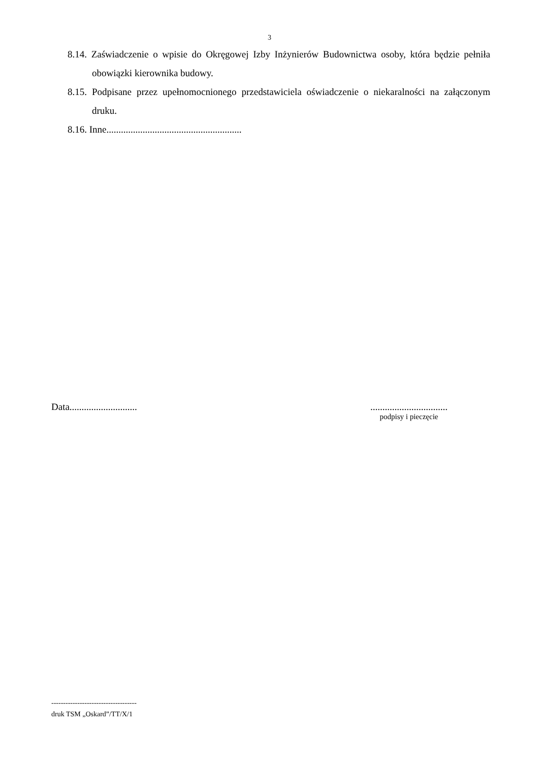3
8.14. Zaświadczenie o wpisie do Okręgowej Izby Inżynierów Budownictwa osoby, która będzie pełniła obowiązki kierownika budowy.
8.15. Podpisane przez upełnomocnionego przedstawiciela oświadczenie o niekaralności na załączonym druku.
8.16. Inne........................................................
Data............................
................................
podpisy i pieczęcie
------------------------------------
druk TSM „Oskard”/TT/X/1